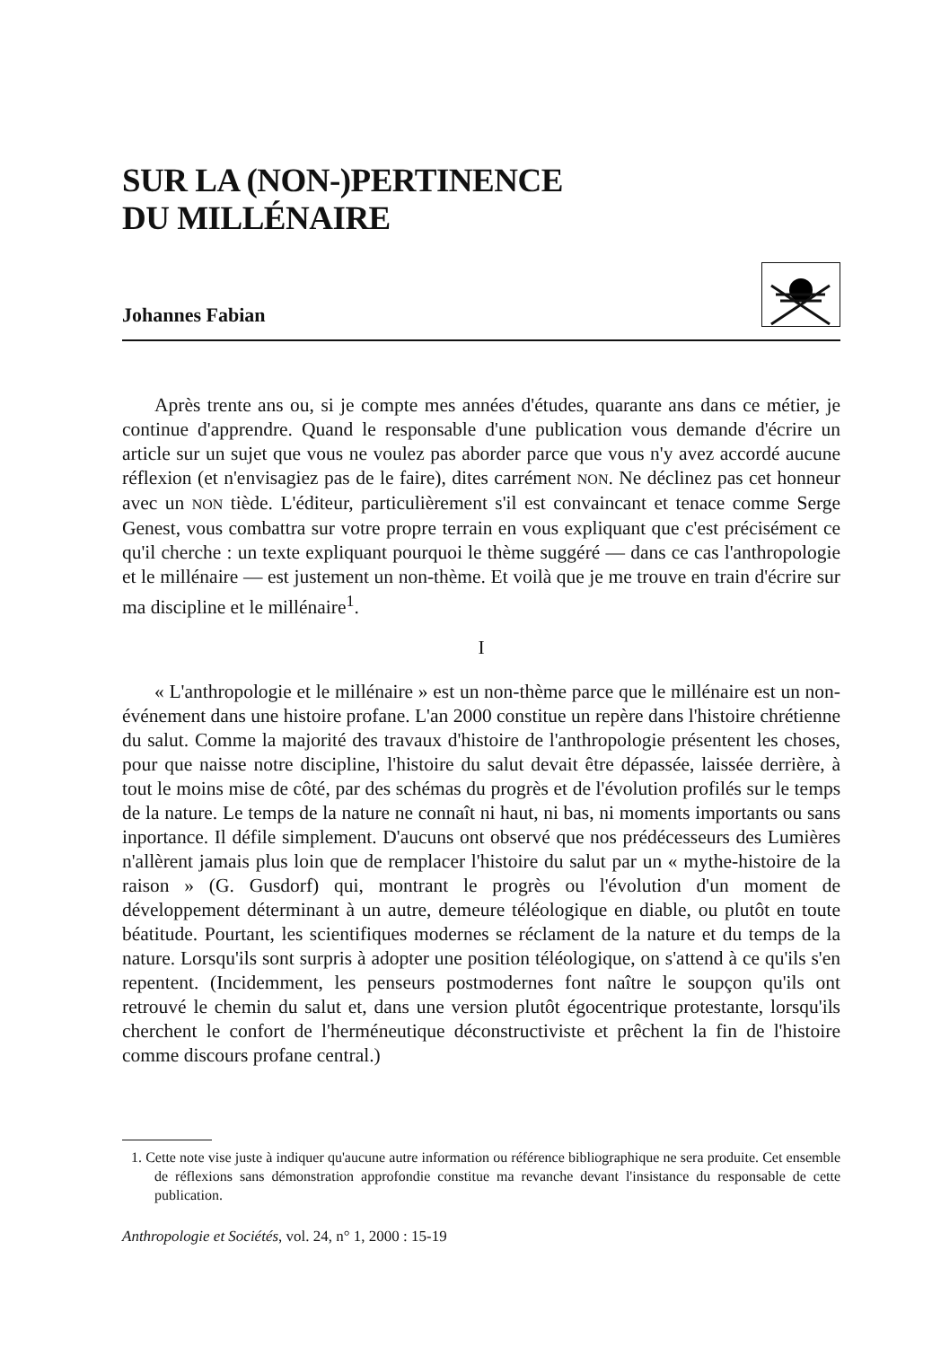SUR LA (NON-)PERTINENCE
DU MILLÉNAIRE
Johannes Fabian
Après trente ans ou, si je compte mes années d'études, quarante ans dans ce métier, je continue d'apprendre. Quand le responsable d'une publication vous demande d'écrire un article sur un sujet que vous ne voulez pas aborder parce que vous n'y avez accordé aucune réflexion (et n'envisagiez pas de le faire), dites carrément NON. Ne déclinez pas cet honneur avec un NON tiède. L'éditeur, particulièrement s'il est convaincant et tenace comme Serge Genest, vous combattra sur votre propre terrain en vous expliquant que c'est précisément ce qu'il cherche : un texte expliquant pourquoi le thème suggéré — dans ce cas l'anthropologie et le millénaire — est justement un non-thème. Et voilà que je me trouve en train d'écrire sur ma discipline et le millénaire<sup>1</sup>.
I
« L'anthropologie et le millénaire » est un non-thème parce que le millénaire est un non-événement dans une histoire profane. L'an 2000 constitue un repère dans l'histoire chrétienne du salut. Comme la majorité des travaux d'histoire de l'anthropologie présentent les choses, pour que naisse notre discipline, l'histoire du salut devait être dépassée, laissée derrière, à tout le moins mise de côté, par des schémas du progrès et de l'évolution profilés sur le temps de la nature. Le temps de la nature ne connaît ni haut, ni bas, ni moments importants ou sans inportance. Il défile simplement. D'aucuns ont observé que nos prédécesseurs des Lumières n'allèrent jamais plus loin que de remplacer l'histoire du salut par un « mythe-histoire de la raison » (G. Gusdorf) qui, montrant le progrès ou l'évolution d'un moment de développement déterminant à un autre, demeure téléologique en diable, ou plutôt en toute béatitude. Pourtant, les scientifiques modernes se réclament de la nature et du temps de la nature. Lorsqu'ils sont surpris à adopter une position téléologique, on s'attend à ce qu'ils s'en repentent. (Incidemment, les penseurs postmodernes font naître le soupçon qu'ils ont retrouvé le chemin du salut et, dans une version plutôt égocentrique protestante, lorsqu'ils cherchent le confort de l'herméneutique déconstructiviste et prêchent la fin de l'histoire comme discours profane central.)
1. Cette note vise juste à indiquer qu'aucune autre information ou référence bibliographique ne sera produite. Cet ensemble de réflexions sans démonstration approfondie constitue ma revanche devant l'insistance du responsable de cette publication.
Anthropologie et Sociétés, vol. 24, n° 1, 2000 : 15-19